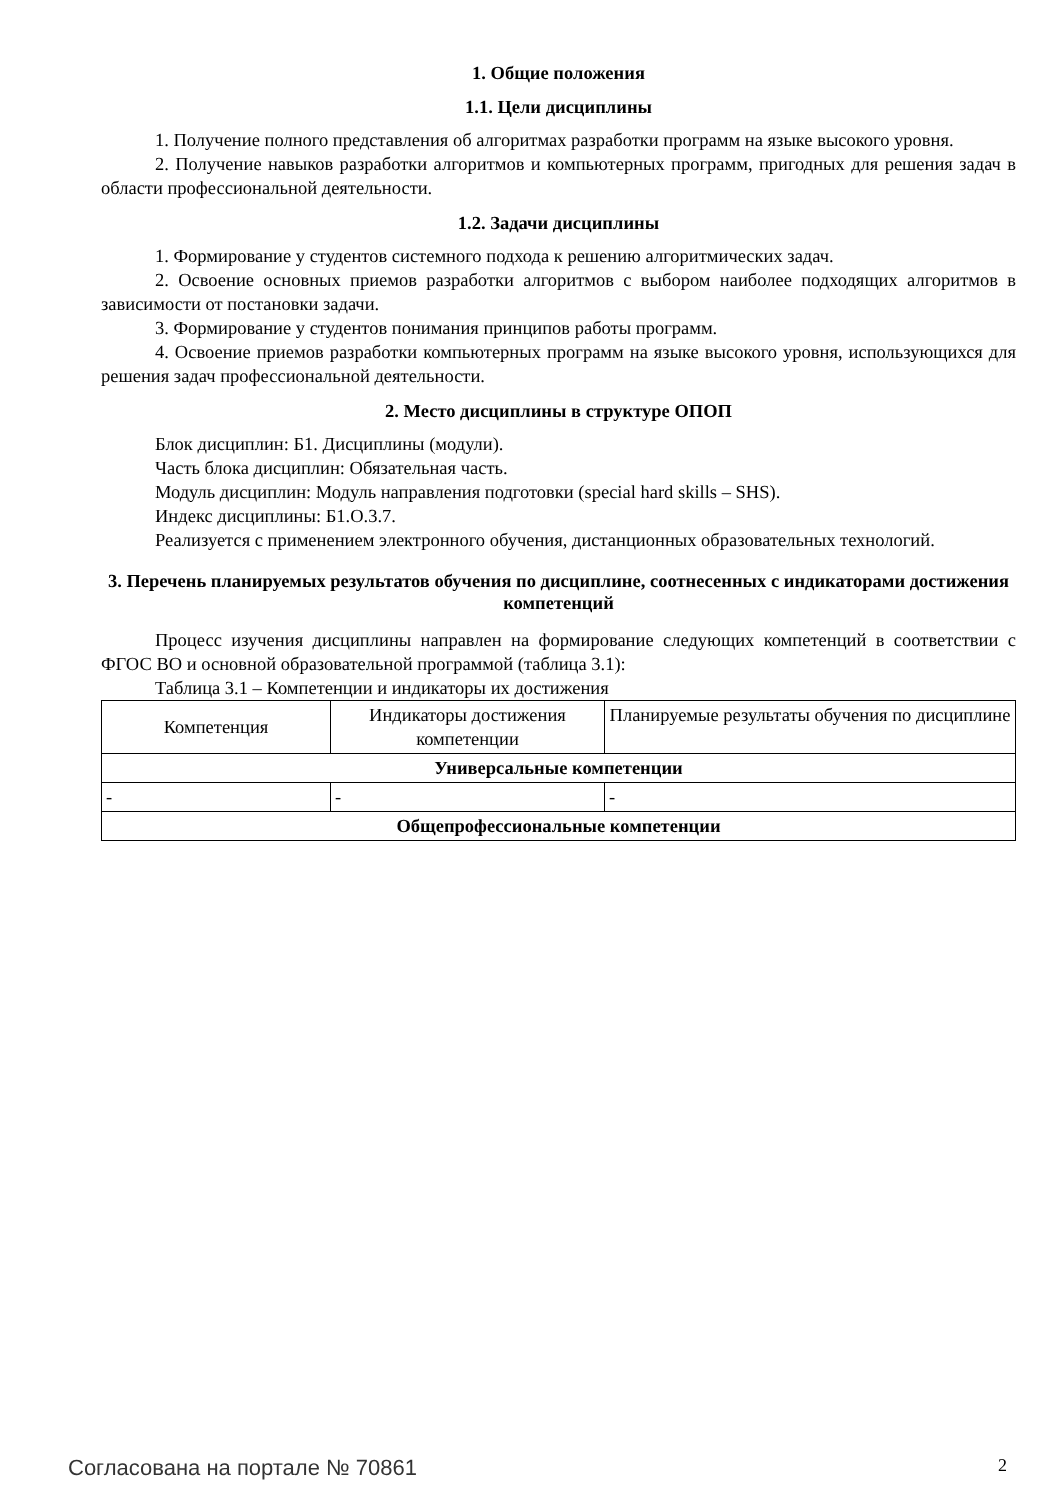1. Общие положения
1.1. Цели дисциплины
1. Получение полного представления об алгоритмах разработки программ на языке высокого уровня.
2. Получение навыков разработки алгоритмов и компьютерных программ, пригодных для решения задач в области профессиональной деятельности.
1.2. Задачи дисциплины
1. Формирование у студентов системного подхода к решению алгоритмических задач.
2. Освоение основных приемов разработки алгоритмов с выбором наиболее подходящих алгоритмов в зависимости от постановки задачи.
3. Формирование у студентов понимания принципов работы программ.
4. Освоение приемов разработки компьютерных программ на языке высокого уровня, использующихся для решения задач профессиональной деятельности.
2. Место дисциплины в структуре ОПОП
Блок дисциплин: Б1. Дисциплины (модули).
Часть блока дисциплин: Обязательная часть.
Модуль дисциплин: Модуль направления подготовки (special hard skills – SHS).
Индекс дисциплины: Б1.О.3.7.
Реализуется с применением электронного обучения, дистанционных образовательных технологий.
3. Перечень планируемых результатов обучения по дисциплине, соотнесенных с индикаторами достижения компетенций
Процесс изучения дисциплины направлен на формирование следующих компетенций в соответствии с ФГОС ВО и основной образовательной программой (таблица 3.1):
Таблица 3.1 – Компетенции и индикаторы их достижения
| Компетенция | Индикаторы достижения компетенции | Планируемые результаты обучения по дисциплине |
| --- | --- | --- |
| Универсальные компетенции | | |
| - | - | - |
| Общепрофессиональные компетенции | | |
Согласована на портале № 70861 2